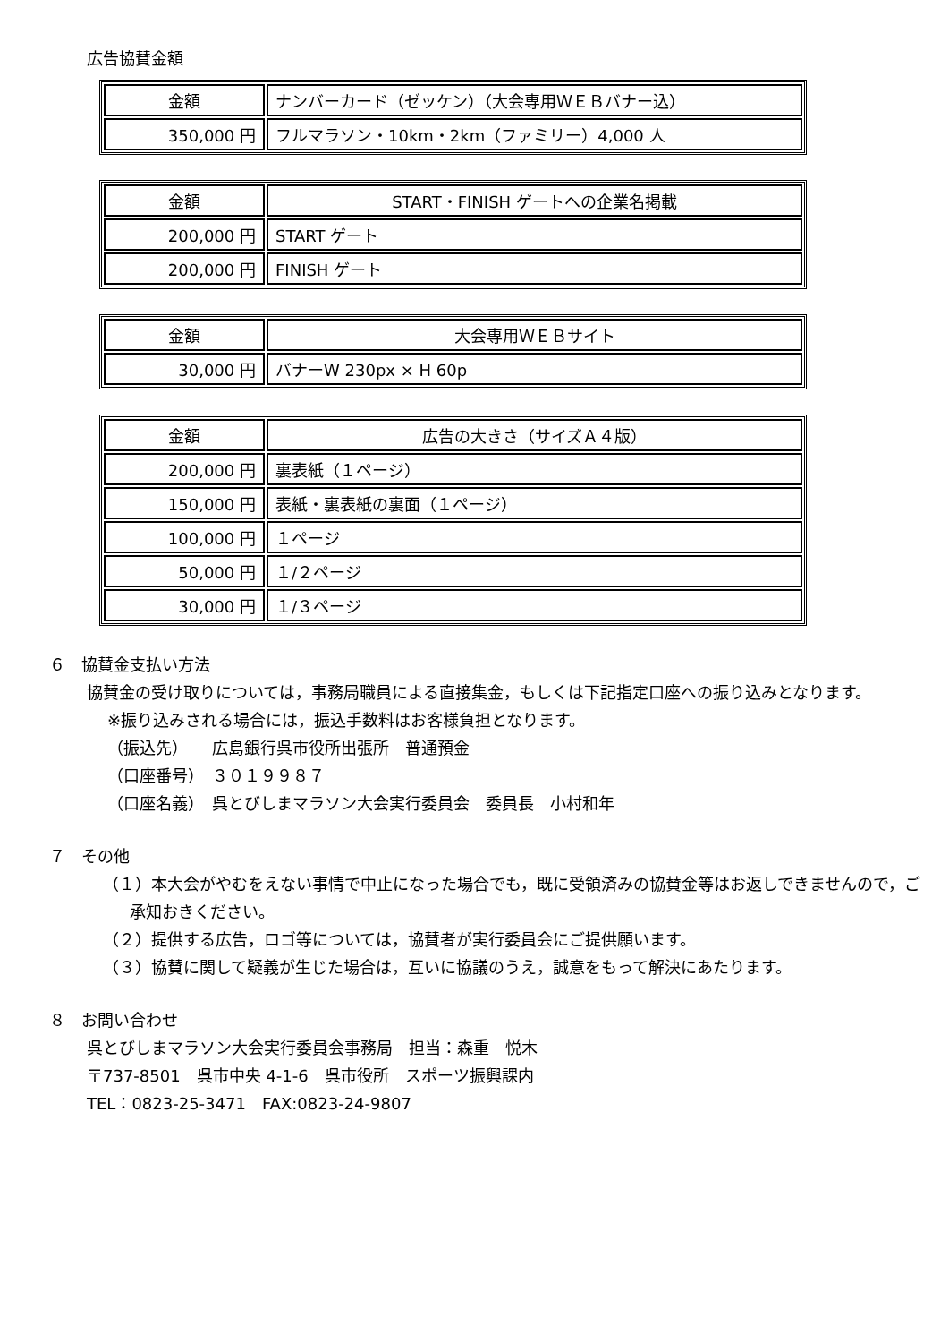広告協賛金額
| 金額 | ナンバーカード（ゼッケン）（大会専用ＷＥＢバナー込） |
| 350,000 円 | フルマラソン・10km・2km（ファミリー）4,000 人 |
| 金額 | START・FINISH ゲートへの企業名掲載 |
| 200,000 円 | START ゲート |
| 200,000 円 | FINISH ゲート |
| 金額 | 大会専用ＷＥＢサイト |
| 30,000 円 | バナーW 230px × H 60p |
| 金額 | 広告の大きさ（サイズＡ４版） |
| 200,000 円 | 裏表紙（１ページ） |
| 150,000 円 | 表紙・裏表紙の裏面（１ページ） |
| 100,000 円 | １ページ |
| 50,000 円 | １/２ページ |
| 30,000 円 | １/３ページ |
６　協賛金支払い方法
協賛金の受け取りについては，事務局職員による直接集金，もしくは下記指定口座への振り込みとなります。
※振り込みされる場合には，振込手数料はお客様負担となります。
（振込先）　　広島銀行呉市役所出張所　普通預金
（口座番号）　３０１９９８７
（口座名義）　呉とびしまマラソン大会実行委員会　委員長　小村和年
７　その他
（１）本大会がやむをえない事情で中止になった場合でも，既に受領済みの協賛金等はお返しできませんので，ご承知おきください。
（２）提供する広告，ロゴ等については，協賛者が実行委員会にご提供願います。
（３）協賛に関して疑義が生じた場合は，互いに協議のうえ，誠意をもって解決にあたります。
８　お問い合わせ
呉とびしまマラソン大会実行委員会事務局　担当：森重　悦木
〒737-8501　呉市中央 4-1-6　呉市役所　スポーツ振興課内
TEL：0823-25-3471　FAX:0823-24-9807